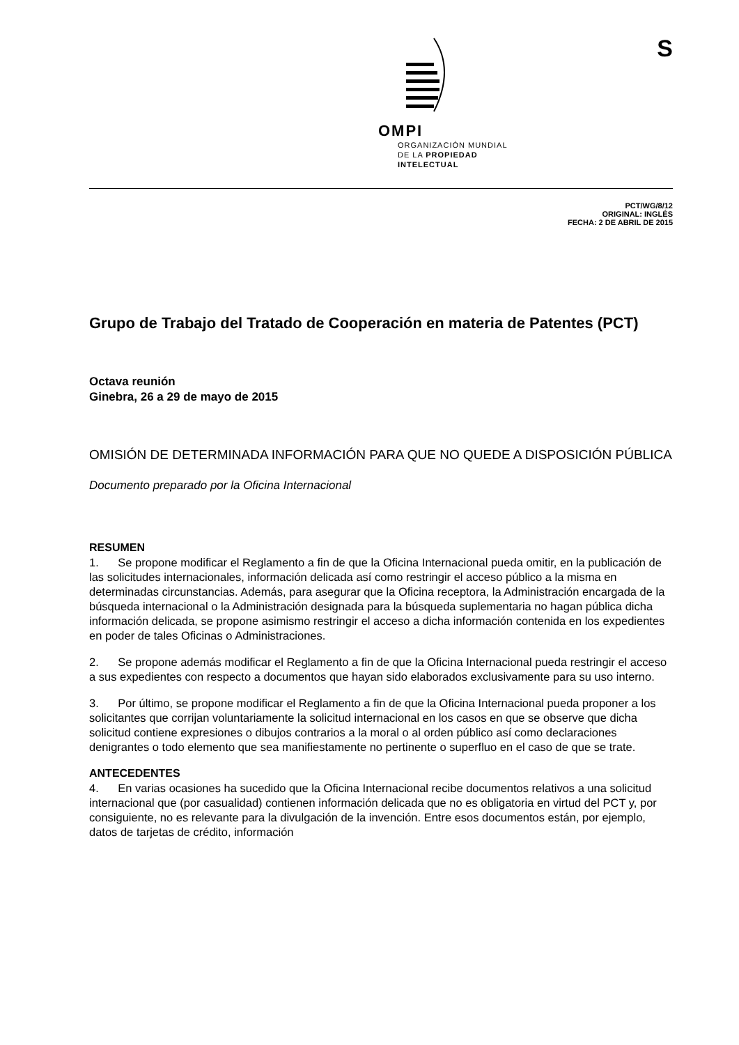S
OMPI
ORGANIZACIÓN MUNDIAL
DE LA PROPIEDAD
INTELECTUAL
PCT/WG/8/12
ORIGINAL: INGLÉS
FECHA: 2 DE ABRIL DE 2015
Grupo de Trabajo del Tratado de Cooperación en materia de Patentes (PCT)
Octava reunión
Ginebra, 26 a 29 de mayo de 2015
OMISIÓN DE DETERMINADA INFORMACIÓN PARA QUE NO QUEDE A DISPOSICIÓN PÚBLICA
Documento preparado por la Oficina Internacional
RESUMEN
1. Se propone modificar el Reglamento a fin de que la Oficina Internacional pueda omitir, en la publicación de las solicitudes internacionales, información delicada así como restringir el acceso público a la misma en determinadas circunstancias. Además, para asegurar que la Oficina receptora, la Administración encargada de la búsqueda internacional o la Administración designada para la búsqueda suplementaria no hagan pública dicha información delicada, se propone asimismo restringir el acceso a dicha información contenida en los expedientes en poder de tales Oficinas o Administraciones.
2. Se propone además modificar el Reglamento a fin de que la Oficina Internacional pueda restringir el acceso a sus expedientes con respecto a documentos que hayan sido elaborados exclusivamente para su uso interno.
3. Por último, se propone modificar el Reglamento a fin de que la Oficina Internacional pueda proponer a los solicitantes que corrijan voluntariamente la solicitud internacional en los casos en que se observe que dicha solicitud contiene expresiones o dibujos contrarios a la moral o al orden público así como declaraciones denigrantes o todo elemento que sea manifiestamente no pertinente o superfluo en el caso de que se trate.
ANTECEDENTES
4. En varias ocasiones ha sucedido que la Oficina Internacional recibe documentos relativos a una solicitud internacional que (por casualidad) contienen información delicada que no es obligatoria en virtud del PCT y, por consiguiente, no es relevante para la divulgación de la invención. Entre esos documentos están, por ejemplo, datos de tarjetas de crédito, información